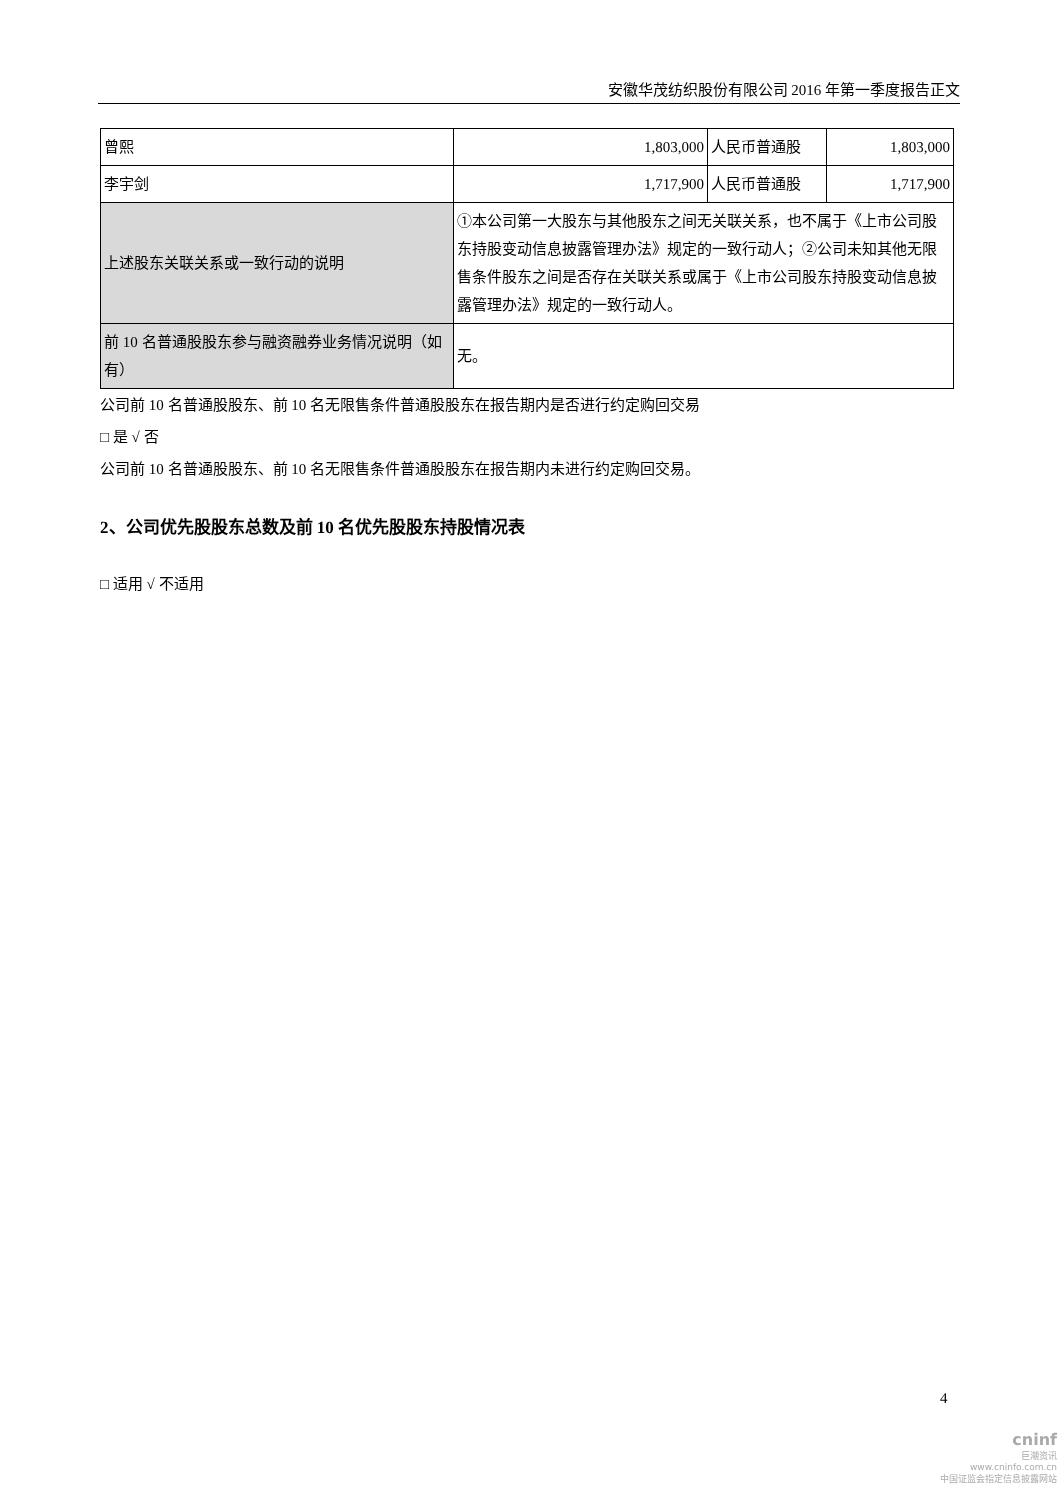安徽华茂纺织股份有限公司 2016 年第一季度报告正文
| 曾熙 | 1,803,000 | 人民币普通股 | 1,803,000 |
| 李宇剑 | 1,717,900 | 人民币普通股 | 1,717,900 |
| 上述股东关联关系或一致行动的说明 | ①本公司第一大股东与其他股东之间无关联关系，也不属于《上市公司股东持股变动信息披露管理办法》规定的一致行动人；②公司未知其他无限售条件股东之间是否存在关联关系或属于《上市公司股东持股变动信息披露管理办法》规定的一致行动人。 | | |
| 前 10 名普通股股东参与融资融券业务情况说明（如有） | 无。 | | |
公司前 10 名普通股股东、前 10 名无限售条件普通股股东在报告期内是否进行约定购回交易
□ 是 √ 否
公司前 10 名普通股股东、前 10 名无限售条件普通股股东在报告期内未进行约定购回交易。
2、公司优先股股东总数及前 10 名优先股股东持股情况表
□ 适用 √ 不适用
4
cninf
巨潮资讯
www.cninfo.com.cn
中国证监会指定信息披露网站